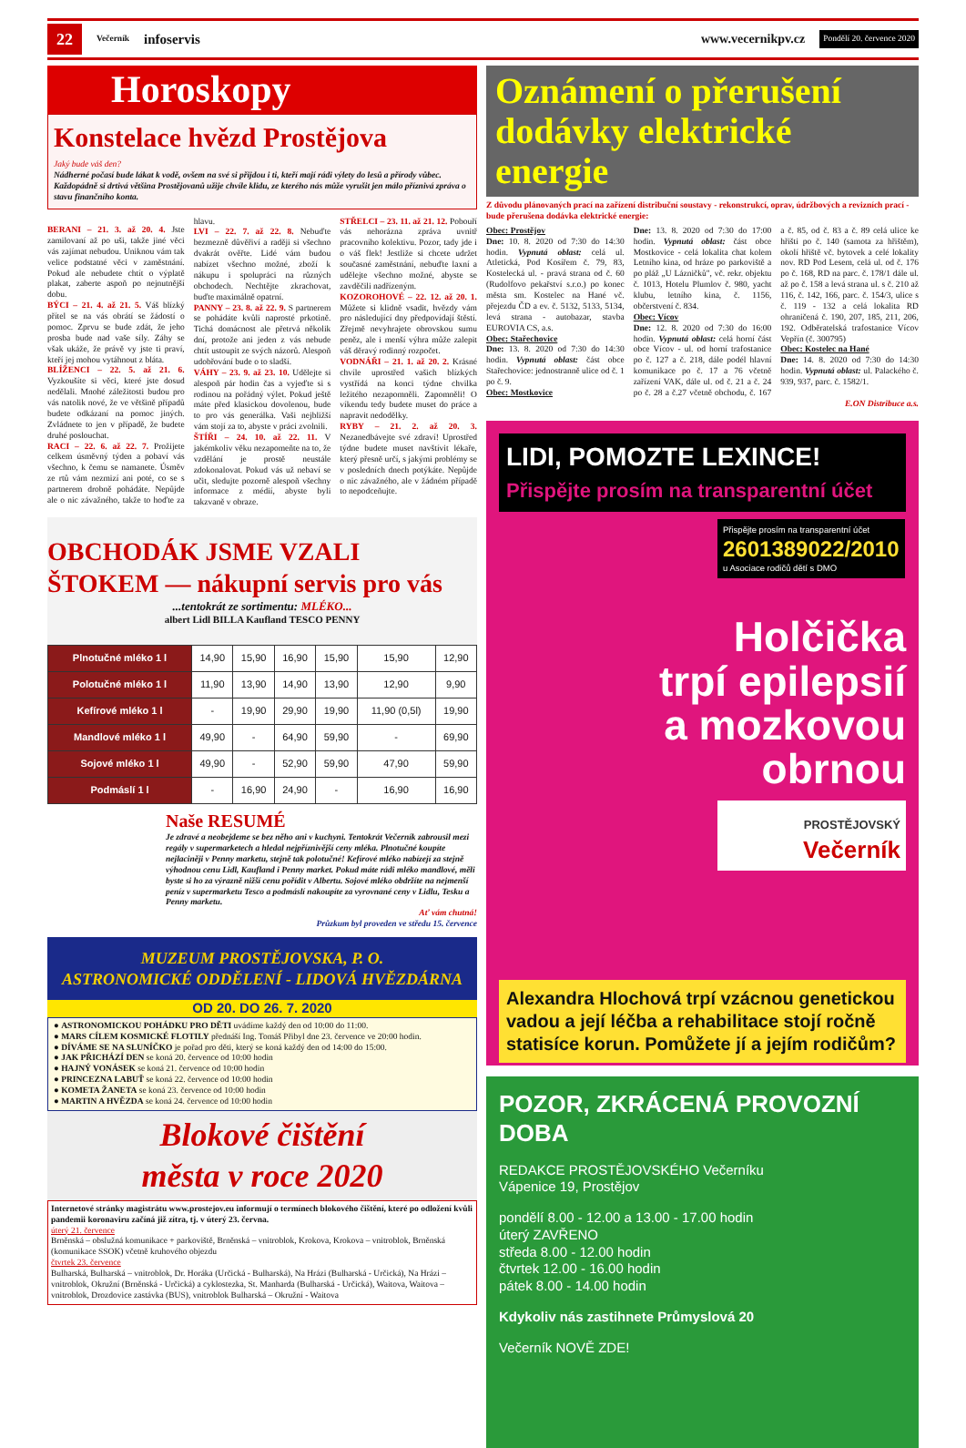22 Večerník infoservis www.vecernikpv.cz Pondělí 20. července 2020
Horoskopy
Konstelace hvězd Prostějova
Jaký bude váš den?
Nádherné počasí bude lákat k vodě, ovšem na své si přijdou i ti, kteří mají rádi výlety do lesů a přírody vůbec. Každopádně si drtivá většina Prostějovanů užije chvíle klidu, ze kterého nás může vyrušit jen málo příznivá zpráva o stavu finančního konta.
BERANI – 21. 3. až 20. 4. Jste zamilovaní až po uši, takže jiné věci vás zajímat nebudou. Uniknou vám tak velice podstatné věci v zaměstnání. Pokud ale nebudete chtít o výplatě plakat, zaberte aspoň po nejnutnější dobu.
BÝCI – 21. 4. až 21. 5. Váš blízký přítel se na vás obrátí se žádostí o pomoc. Zprvu se bude zdát, že jeho prosba bude nad vaše síly. Záhy se však ukáže, že právě vy jste ti praví, kteří jej mohou vytáhnout z bláta.
BLÍŽENCI – 22. 5. až 21. 6. Vyzkoušíte si věci, které jste dosud nedělali. Mnohé záležitosti budou pro vás natolik nové, že ve většině případů budete odkázaní na pomoc jiných. Zvládnete to jen v případě, že budete druhé poslouchat.
RACI – 22. 6. až 22. 7. Prožijete celkem úsměvný týden a pobaví vás všechno, k čemu se namanete. Úsměv ze rtů vám nezmizí ani poté, co se s partnerem drobně pohádáte. Nepůjde ale o nic závažného, takže to hoďte za hlavu.
LVI – 22. 7. až 22. 8. Nebuďte bezmezně důvěřiví a raději si všechno dvakrát ověřte. Lidé vám budou nabízet všechno možné, zboží k nákupu i spolupráci na různých obchodech. Nechtějte zkrachovat, buďte maximálně opatrní.
PANNY – 23. 8. až 22. 9. S partnerem se pohádáte kvůli naprosté prkotině. Tichá domácnost ale přetrvá několik dní, protože ani jeden z vás nebude chtít ustoupit ze svých názorů. Alespoň udobřování bude o to sladší.
VÁHY – 23. 9. až 23. 10. Udělejte si alespoň pár hodin čas a vyjeďte si s rodinou na pořádný výlet. Pokud ještě máte před klasickou dovolenou, bude to pro vás generálka. Vaši nejbližší vám stojí za to, abyste v práci zvolnili.
ŠTÍŘI – 24. 10. až 22. 11. V jakémkoliv věku nezapomeňte na to, že vzdělání je prostě neustále zdokonalovat. Pokud vás už nebaví se učit, sledujte pozorně alespoň všechny informace z médií, abyste byli takzvaně v obraze.
STŘELCI – 23. 11. až 21. 12. Pobouří vás nehoráznа zpráva uvnitř pracovního kolektivu. Pozor, tady jde i o váš flek! Jestliže si chcete udržet současné zaměstnání, nebuďte laxní a udělejte všechno možné, abyste se zavděčili nadřízeným.
KOZOROHOVÉ – 22. 12. až 20. 1. Můžete si klidně vsadit, hvězdy vám pro následující dny předpovídají štěstí. Zřejmě nevyhrajete obrovskou sumu peněz, ale i menší výhra může zalepit váš děravý rodinný rozpočet.
VODNÁŘI – 21. 1. až 20. 2. Krásné chvíle uprostřed vašich blízkých vystřídá na konci týdne chvilka ležitého nezapomněli. Zapomněli! O víkendu tedy budete muset do práce a napravit nedodělky.
RYBY – 21. 2. až 20. 3. Nezanedbávejte své zdraví! Uprostřed týdne budete muset navštívit lékaře, který přesně určí, s jakými problémy se v posledních dnech potýkáte. Nepůjde o nic závažného, ale v žádném případě to nepodceňujte.
OBCHODÁK JSME VZALI ŠTOKEM — nákupní servis pro vás...tentokrát ze sortimentu: MLÉKO...
albert Lidl BILLA Kaufland TESCO PENNY
| Plnotučné mléko 1 l | 14,90 | 15,90 | 16,90 | 15,90 | 15,90 | 12,90 |
| Polotučné mléko 1 l | 11,90 | 13,90 | 14,90 | 13,90 | 12,90 | 9,90 |
| Kefírové mléko 1 l | - | 19,90 | 29,90 | 19,90 | 11,90 (0,5l) | 19,90 |
| Mandlové mléko 1 l | 49,90 | - | 64,90 | 59,90 | - | 69,90 |
| Sojové mléko 1 l | 49,90 | - | 52,90 | 59,90 | 47,90 | 59,90 |
| Podmáslí 1 l | - | 16,90 | 24,90 | - | 16,90 | 16,90 |
Naše RESUMÉ
Je zdravé a neobejdeme se bez něho ani v kuchyni. Tentokrát Večerník zabrousil mezi regály v supermarketech a hledal nejpříznivější ceny mléka. Plnotučné koupíte nejlaciněji v Penny marketu, stejně tak polotučné! Kefírové mléko nabízejí za stejně výhodnou cenu Lidl, Kaufland i Penny market. Pokud máte rádi mléko mandlové, měli byste si ho za výrazně nižší cenu pořídit v Albertu. Sojové mléko obdržíte na nejmenší peníz v supermarketu Tesco a podmáslí nakoupíte za vyrovnané ceny v Lidlu, Tesku a Penny marketu.
Ať vám chutná!
Průzkum byl proveden ve středu 15. července
MUZEUM PROSTĚJOVSKA, P. O.
ASTRONOMICKÉ ODDĚLENÍ - LIDOVÁ HVĚZDÁRNA
OD 20. DO 26. 7. 2020
● ASTRONOMICKOU POHÁDKU PRO DĚTI uvádíme každý den od 10:00 do 11:00.
● MARS CÍLEM KOSMICKÉ FLOTILY přednáší Ing. Tomáš Přibyl dne 23. července ve 20:00 hodin.
● DÍVÁME SE NA SLUNÍČKO je pořad pro děti, který se koná každý den od 14:00 do 15:00.
● JAK PŘICHÁZÍ DEN se koná 20. července od 10:00 hodin
● HAJNÝ VONÁSEK se koná 21. července od 10:00 hodin
● PRINCEZNA LABUŤ se koná 22. července od 10:00 hodin
● KOMETA ŽANETA se koná 23. července od 10:00 hodin
● MARTIN A HVĚZDA se koná 24. července od 10:00 hodin
Blokové čištění
města v roce 2020
Internetové stránky magistrátu www.prostejov.eu informují o termínech blokového čištění, které po odložení kvůli pandemii koronaviru začíná již zítra, tj. v úterý 23. června.
úterý 21. července
Brněnská – obslužná komunikace + parkoviště, Brněnská – vnitroblok, Krokova, Krokova – vnitroblok, Brněnská (komunikace SSOK) včetně kruhového objezdu
čtvrtek 23. července
Bulharská, Bulharská – vnitroblok, Dr. Horáka (Určická - Bulharská), Na Hrázi (Bulharská - Určická), Na Hrázi – vnitroblok, Okružní (Brněnská - Určická) a cyklostezka, St. Manharda (Bulharská - Určická), Waitova, Waitova – vnitroblok, Drozdovice zastávka (BUS), vnitroblok Bulharská – Okružní - Waitova
Oznámení o přerušení dodávky elektrické energie
Z důvodu plánovaných prací na zařízení distribuční soustavy - rekonstrukcí, oprav, údržbových a revizních prací - bude přerušena dodávka elektrické energie:
Obec: Prostějov
Dne: 10. 8. 2020 od 7:30 do 14:30 hodin. Vypnutá oblast: celá ul. Atletická, Pod Kosířem č. 79, 83, Kostelecká ul. - pravá strana od č. 60 (Rudolfovo pekařství s.r.o.) po konec města sm. Kostelec na Hané vč. přejezdu ČD a ev. č. 5132, 5133, 5134, levá strana - autobazar, stavba EUROVIA CS, a.s.
Obec: Stařechovice
Dne: 13. 8. 2020 od 7:30 do 14:30 hodin. Vypnutá oblast: část obce Stařechovice: jednostranně ulice od č. 1 po č. 9.
Obec: Mostkovice
Dne: 13. 8. 2020 od 7:30 do 17:00 hodin. Vypnutá oblast: část obce Mostkovice - celá lokalita chat kolem Letního kina, od hráze po parkoviště a po pláž „U Lázničků", vč. rekr. objektu č. 1013, Hotelu Plumlov č. 980, yacht klubu, letního kina, č. 1156, občerstvení č. 834.
Obec: Vícov
Dne: 12. 8. 2020 od 7:30 do 16:00 hodin. Vypnutá oblast: celá horní část obce Vícov - ul. od horní trafostanice po č. 127 a č. 218, dále podél hlavní komunikace po č. 17 a 76 včetně zařízení VAK, dále ul. od č. 21 a č. 24 po č. 28 a č.27 včetně obchodu, č. 167 a č. 85, od č. 83 a č. 89 celá ulice ke hřišti po č. 140 (samota za hřištěm), okolí hřiště vč. bytovek a celé lokality nov. RD Pod Lesem, celá ul. od č. 176 po č. 168, RD na parc. č. 178/1 dále ul. až po č. 158 a levá strana ul. s č. 210 až 116, č. 142, 166, parc. č. 154/3, ulice s č. 119 - 132 a celá lokalita RD ohraničená č. 190, 207, 185, 211, 206, 192. Odběratelská trafostanice Vícov Vepřín (č. 300795)
Obec: Kostelec na Hané
Dne: 14. 8. 2020 od 7:30 do 14:30 hodin. Vypnutá oblast: ul. Palackého č. 939, 937, parc. č. 1582/1.
E.ON Distribuce a.s.
LIDI, POMOZTE LEXINCE!
Přispějte prosím na transparentní účet
Přispějte prosím na transparentní účet
2601389022/2010
u Asociace rodičů dětí s DMO
Holčička
trpí epilepsií
a mozkovou
obrnou
PROSTĚJOVSKÝ
Večerník
Alexandra Hlochová trpí vzácnou genetickou vadou a její léčba a rehabilitace stojí ročně statisíce korun. Pomůžete jí a jejím rodičům?
POZOR, ZKRÁCENÁ PROVOZNÍ DOBA
REDAKCE PROSTĚJOVSKÉHO Večerníku
Vápenice 19, Prostějov
pondělí 8.00 - 12.00 a 13.00 - 17.00 hodin
úterý ZAVŘENO
středa 8.00 - 12.00 hodin
čtvrtek 12.00 - 16.00 hodin
pátek 8.00 - 14.00 hodin
Kdykoliv nás zastihnete Průmyslová 20
Večerník NOVĚ ZDE!